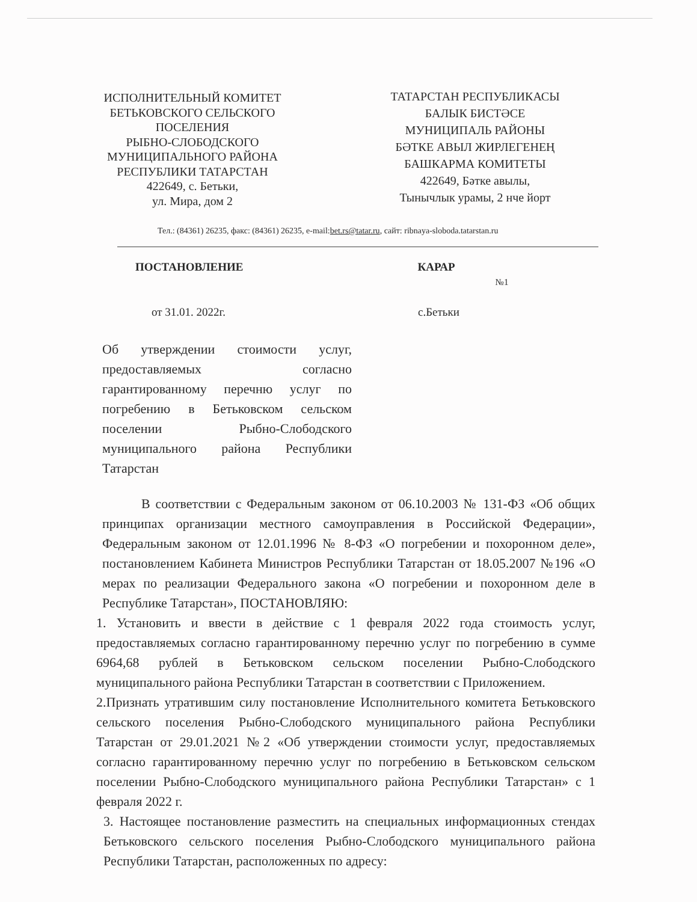ИСПОЛНИТЕЛЬНЫЙ КОМИТЕТ
БЕТЬКОВСКОГО СЕЛЬСКОГО
ПОСЕЛЕНИЯ
РЫБНО-СЛОБОДСКОГО
МУНИЦИПАЛЬНОГО РАЙОНА
РЕСПУБЛИКИ ТАТАРСТАН
422649, с. Бетьки,
ул. Мира, дом 2
ТАТАРСТАН РЕСПУБЛИКАСЫ
БАЛЫК БИСТӘСЕ
МУНИЦИПАЛЬ РАЙОНЫ
БӘТКЕ АВЫЛ ЖИРЛЕГЕНЕҢ
БАШКАРМА КОМИТЕТЫ
422649, Бәтке авылы,
Тынычлык урамы, 2 нче йорт
Тел.: (84361) 26235, факс: (84361) 26235, e-mail:bet.rs@tatar.ru, сайт: ribnaya-sloboda.tatarstan.ru
ПОСТАНОВЛЕНИЕ КАРАР
№1
от 31.01. 2022г. с.Бетьки
Об утверждении стоимости услуг, предоставляемых согласно гарантированному перечню услуг по погребению в Бетьковском сельском поселении Рыбно-Слободского муниципального района Республики Татарстан
В соответствии с Федеральным законом от 06.10.2003 № 131-ФЗ «Об общих принципах организации местного самоуправления в Российской Федерации», Федеральным законом от 12.01.1996 № 8-ФЗ «О погребении и похоронном деле», постановлением Кабинета Министров Республики Татарстан от 18.05.2007 №196 «О мерах по реализации Федерального закона «О погребении и похоронном деле в Республике Татарстан», ПОСТАНОВЛЯЮ:
1. Установить и ввести в действие с 1 февраля 2022 года стоимость услуг, предоставляемых согласно гарантированному перечню услуг по погребению в сумме 6964,68 рублей в Бетьковском сельском поселении Рыбно-Слободского муниципального района Республики Татарстан в соответствии с Приложением.
2.Признать утратившим силу постановление Исполнительного комитета Бетьковского сельского поселения Рыбно-Слободского муниципального района Республики Татарстан от 29.01.2021 №2 «Об утверждении стоимости услуг, предоставляемых согласно гарантированному перечню услуг по погребению в Бетьковском сельском поселении Рыбно-Слободского муниципального района Республики Татарстан» с 1 февраля 2022 г.
3. Настоящее постановление разместить на специальных информационных стендах Бетьковского сельского поселения Рыбно-Слободского муниципального района Республики Татарстан, расположенных по адресу: